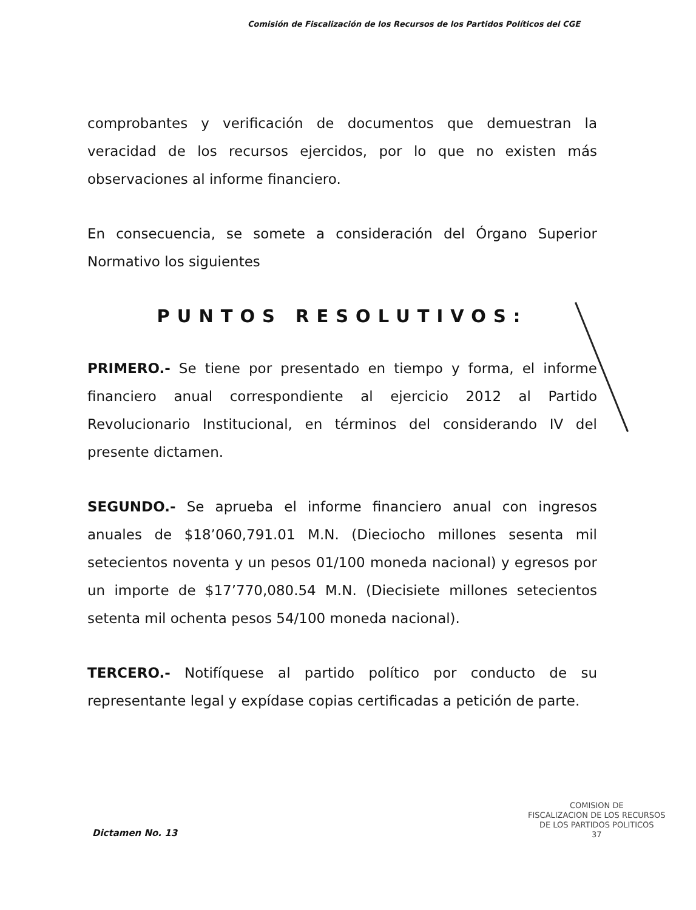Comisión de Fiscalización de los Recursos de los Partidos Políticos del CGE
comprobantes y verificación de documentos que demuestran la veracidad de los recursos ejercidos, por lo que no existen más observaciones al informe financiero.
En consecuencia, se somete a consideración del Órgano Superior Normativo los siguientes
PUNTOS RESOLUTIVOS:
PRIMERO.- Se tiene por presentado en tiempo y forma, el informe financiero anual correspondiente al ejercicio 2012 al Partido Revolucionario Institucional, en términos del considerando IV del presente dictamen.
SEGUNDO.- Se aprueba el informe financiero anual con ingresos anuales de $18’060,791.01 M.N. (Dieciocho millones sesenta mil setecientos noventa y un pesos 01/100 moneda nacional) y egresos por un importe de $17’770,080.54 M.N. (Diecisiete millones setecientos setenta mil ochenta pesos 54/100 moneda nacional).
TERCERO.- Notifíquese al partido político por conducto de su representante legal y expídase copias certificadas a petición de parte.
COMISION DE
FISCALIZACION DE LOS RECURSOS
DE LOS PARTIDOS POLITICOS
37
Dictamen No. 13